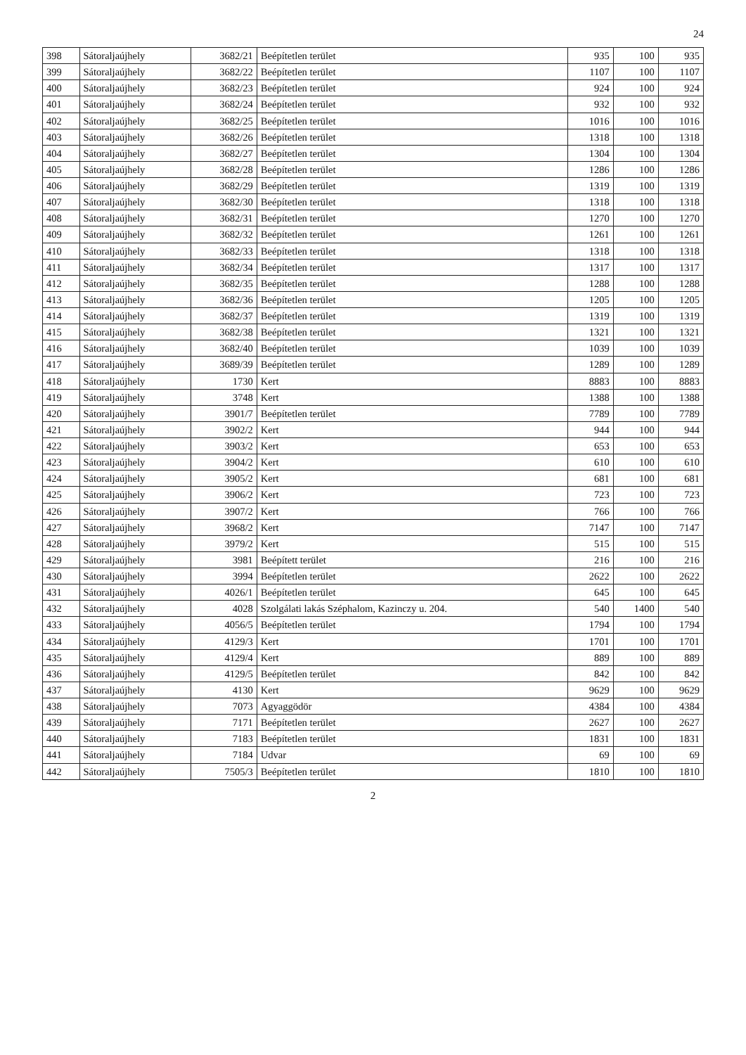24
| 398 | Sátoraljaújhely | 3682/21 | Beépítetlen terület | 935 | 100 | 935 |
| 399 | Sátoraljaújhely | 3682/22 | Beépítetlen terület | 1107 | 100 | 1107 |
| 400 | Sátoraljaújhely | 3682/23 | Beépítetlen terület | 924 | 100 | 924 |
| 401 | Sátoraljaújhely | 3682/24 | Beépítetlen terület | 932 | 100 | 932 |
| 402 | Sátoraljaújhely | 3682/25 | Beépítetlen terület | 1016 | 100 | 1016 |
| 403 | Sátoraljaújhely | 3682/26 | Beépítetlen terület | 1318 | 100 | 1318 |
| 404 | Sátoraljaújhely | 3682/27 | Beépítetlen terület | 1304 | 100 | 1304 |
| 405 | Sátoraljaújhely | 3682/28 | Beépítetlen terület | 1286 | 100 | 1286 |
| 406 | Sátoraljaújhely | 3682/29 | Beépítetlen terület | 1319 | 100 | 1319 |
| 407 | Sátoraljaújhely | 3682/30 | Beépítetlen terület | 1318 | 100 | 1318 |
| 408 | Sátoraljaújhely | 3682/31 | Beépítetlen terület | 1270 | 100 | 1270 |
| 409 | Sátoraljaújhely | 3682/32 | Beépítetlen terület | 1261 | 100 | 1261 |
| 410 | Sátoraljaújhely | 3682/33 | Beépítetlen terület | 1318 | 100 | 1318 |
| 411 | Sátoraljaújhely | 3682/34 | Beépítetlen terület | 1317 | 100 | 1317 |
| 412 | Sátoraljaújhely | 3682/35 | Beépítetlen terület | 1288 | 100 | 1288 |
| 413 | Sátoraljaújhely | 3682/36 | Beépítetlen terület | 1205 | 100 | 1205 |
| 414 | Sátoraljaújhely | 3682/37 | Beépítetlen terület | 1319 | 100 | 1319 |
| 415 | Sátoraljaújhely | 3682/38 | Beépítetlen terület | 1321 | 100 | 1321 |
| 416 | Sátoraljaújhely | 3682/40 | Beépítetlen terület | 1039 | 100 | 1039 |
| 417 | Sátoraljaújhely | 3689/39 | Beépítetlen terület | 1289 | 100 | 1289 |
| 418 | Sátoraljaújhely | 1730 | Kert | 8883 | 100 | 8883 |
| 419 | Sátoraljaújhely | 3748 | Kert | 1388 | 100 | 1388 |
| 420 | Sátoraljaújhely | 3901/7 | Beépítetlen terület | 7789 | 100 | 7789 |
| 421 | Sátoraljaújhely | 3902/2 | Kert | 944 | 100 | 944 |
| 422 | Sátoraljaújhely | 3903/2 | Kert | 653 | 100 | 653 |
| 423 | Sátoraljaújhely | 3904/2 | Kert | 610 | 100 | 610 |
| 424 | Sátoraljaújhely | 3905/2 | Kert | 681 | 100 | 681 |
| 425 | Sátoraljaújhely | 3906/2 | Kert | 723 | 100 | 723 |
| 426 | Sátoraljaújhely | 3907/2 | Kert | 766 | 100 | 766 |
| 427 | Sátoraljaújhely | 3968/2 | Kert | 7147 | 100 | 7147 |
| 428 | Sátoraljaújhely | 3979/2 | Kert | 515 | 100 | 515 |
| 429 | Sátoraljaújhely | 3981 | Beépített terület | 216 | 100 | 216 |
| 430 | Sátoraljaújhely | 3994 | Beépítetlen terület | 2622 | 100 | 2622 |
| 431 | Sátoraljaújhely | 4026/1 | Beépítetlen terület | 645 | 100 | 645 |
| 432 | Sátoraljaújhely | 4028 | Szolgálati lakás Széphalom, Kazinczy u. 204. | 540 | 1400 | 540 |
| 433 | Sátoraljaújhely | 4056/5 | Beépítetlen terület | 1794 | 100 | 1794 |
| 434 | Sátoraljaújhely | 4129/3 | Kert | 1701 | 100 | 1701 |
| 435 | Sátoraljaújhely | 4129/4 | Kert | 889 | 100 | 889 |
| 436 | Sátoraljaújhely | 4129/5 | Beépítetlen terület | 842 | 100 | 842 |
| 437 | Sátoraljaújhely | 4130 | Kert | 9629 | 100 | 9629 |
| 438 | Sátoraljaújhely | 7073 | Agyaggödör | 4384 | 100 | 4384 |
| 439 | Sátoraljaújhely | 7171 | Beépítetlen terület | 2627 | 100 | 2627 |
| 440 | Sátoraljaújhely | 7183 | Beépítetlen terület | 1831 | 100 | 1831 |
| 441 | Sátoraljaújhely | 7184 | Udvar | 69 | 100 | 69 |
| 442 | Sátoraljaújhely | 7505/3 | Beépítetlen terület | 1810 | 100 | 1810 |
2